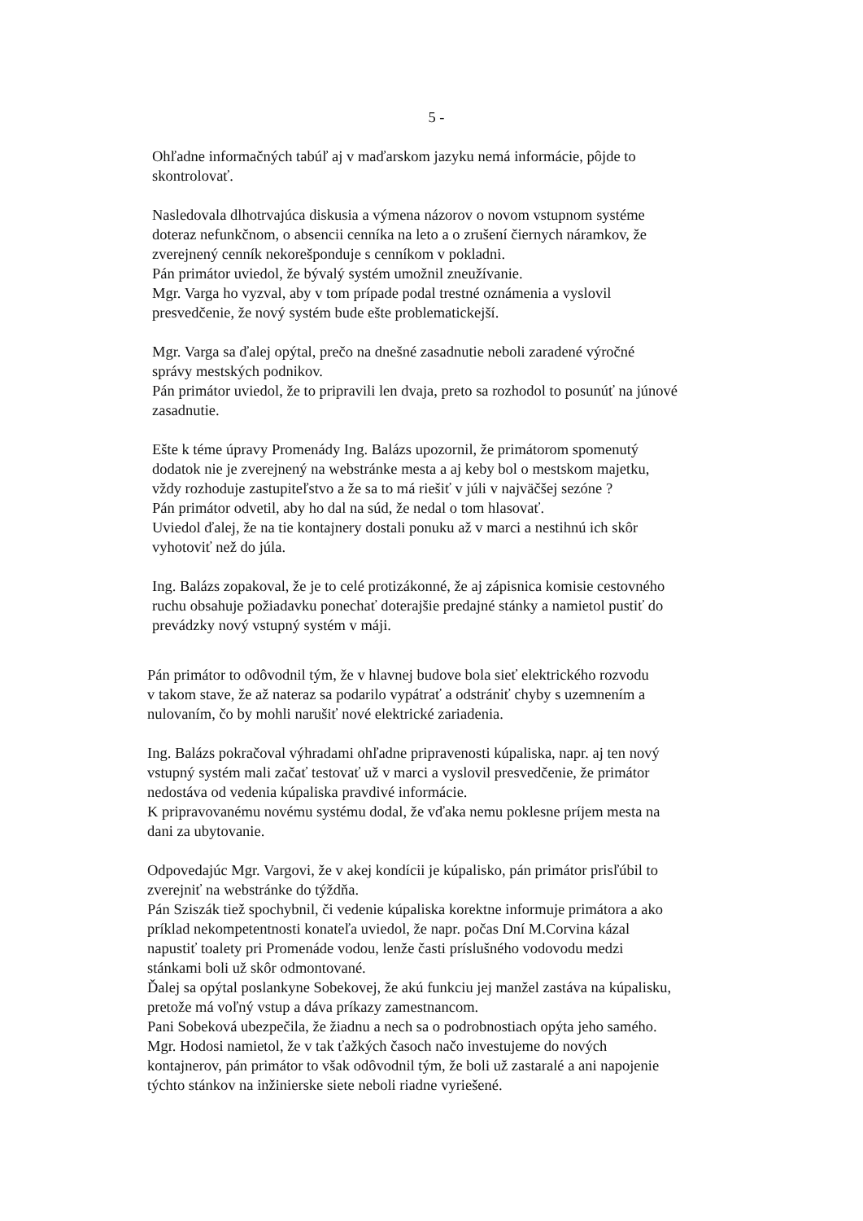5 -
Ohľadne informačných tabúľ aj v maďarskom jazyku nemá informácie, pôjde to
skontrolovať.
Nasledovala dlhotrvajúca diskusia a výmena názorov o novom vstupnom systéme
doteraz nefunkčnom, o absencii cenníka na leto a o zrušení čiernych náramkov, že
zverejnený cenník nekorešponduje s cenníkom v pokladni.
Pán primátor uviedol, že bývalý systém umožnil zneužívanie.
Mgr. Varga ho vyzval, aby v tom prípade podal trestné oznámenia a vyslovil
presvedčenie, že nový systém bude ešte problematickejší.
Mgr. Varga sa ďalej opýtal, prečo na dnešné zasadnutie neboli zaradené výročné
správy mestských podnikov.
Pán primátor uviedol, že to pripravili len dvaja, preto sa rozhodol to posunúť na júnové
zasadnutie.
Ešte k téme úpravy Promenády Ing. Balázs upozornil, že primátorom spomenutý
dodatok nie je zverejnený na webstránke mesta a aj keby bol o mestskom majetku,
vždy rozhoduje zastupiteľstvo a že sa to má riešiť v júli v najväčšej sezóne ?
Pán primátor odvetil, aby ho dal na súd, že nedal o tom hlasovať.
Uviedol ďalej, že na tie kontajnery dostali ponuku až v marci a nestihnú ich skôr
vyhotoviť než do júla.
Ing. Balázs zopakoval, že je to celé protizákonné, že aj zápisnica komisie cestovného
ruchu obsahuje požiadavku ponechať doterajšie predajné stánky a namietol pustiť do
prevádzky nový vstupný systém v máji.
Pán primátor to odôvodnil tým, že v hlavnej budove bola sieť elektrického rozvodu
v takom stave, že až nateraz sa podarilo vypátrať a odstrániť chyby s uzemnením a
nulovaním, čo by mohli narušiť nové elektrické zariadenia.
Ing. Balázs pokračoval výhradami ohľadne pripravenosti kúpaliska, napr. aj ten nový
vstupný systém mali začať testovať už v marci a vyslovil presvedčenie, že primátor
nedostáva od vedenia kúpaliska pravdivé informácie.
K pripravovanému novému systému dodal, že vďaka nemu poklesne príjem mesta na
dani za ubytovanie.
Odpovedajúc Mgr. Vargovi, že v akej kondícii je kúpalisko, pán primátor prisľúbil to
zverejniť na webstránke do týždňa.
Pán Sziszák tiež spochybnil, či vedenie kúpaliska korektne informuje primátora a ako
príklad nekompetentnosti konateľa uviedol, že napr. počas Dní M.Corvina kázal
napustiť toalety pri Promenáde vodou, lenže časti príslušného vodovodu medzi
stánkami boli už skôr odmontované.
Ďalej sa opýtal poslankyne Sobekovej, že akú funkciu jej manžel zastáva na kúpalisku,
pretože má voľný vstup a dáva príkazy zamestnancom.
Pani Sobeková ubezpečila, že žiadnu a nech sa o podrobnostiach opýta jeho samého.
Mgr. Hodosi namietol, že v tak ťažkých časoch načo investujeme do nových
kontajnerov, pán primátor to však odôvodnil tým, že boli už zastaralé a ani napojenie
týchto stánkov na inžinierske siete neboli riadne vyriešené.